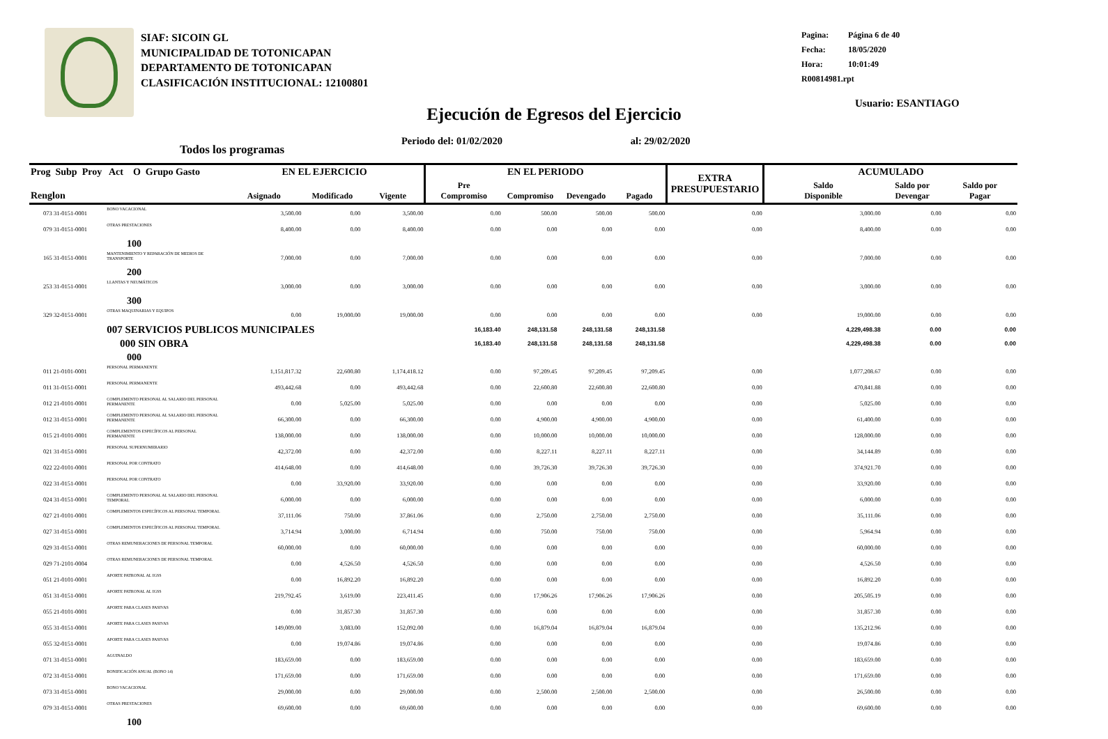SIAF: SICOIN GL
MUNICIPALIDAD DE TOTONICAPAN
DEPARTAMENTO DE TOTONICAPAN
CLASIFICACIÓN INSTITUCIONAL: 12100801
Pagina: Página 6 de 40
Fecha: 18/05/2020
Hora: 10:01:49
R00814981.rpt
Usuario: ESANTIAGO
Ejecución de Egresos del Ejercicio
Periodo del: 01/02/2020 al: 29/02/2020
Todos los programas
| Prog Subp Proy Act O Grupo Gasto | | EN EL EJERCICIO | | | EN EL PERIODO | | | | EXTRA PRESUPUESTARIO | ACUMULADO | | |
| --- | --- | --- | --- | --- | --- | --- | --- | --- | --- | --- | --- | --- |
| Renglon | | Asignado | Modificado | Vigente | Pre Compromiso | Compromiso | Devengado | Pagado | | Saldo Disponible | Saldo por Devengar | Saldo por Pagar |
| 073 31-0151-0001 | BONO VACACIONAL | 3,500.00 | 0.00 | 3,500.00 | 0.00 | 500.00 | 500.00 | 500.00 | 0.00 | 3,000.00 | 0.00 | 0.00 |
| 079 31-0151-0001 | OTRAS PRESTACIONES | 8,400.00 | 0.00 | 8,400.00 | 0.00 | 0.00 | 0.00 | 0.00 | 0.00 | 8,400.00 | 0.00 | 0.00 |
| 100 | | | | | | | | | | | | |
| 165 31-0151-0001 | MANTENIMIENTO Y REPARACIÓN DE MEDIOS DE TRANSPORTE | 7,000.00 | 0.00 | 7,000.00 | 0.00 | 0.00 | 0.00 | 0.00 | 0.00 | 7,000.00 | 0.00 | 0.00 |
| 200 | | | | | | | | | | | | |
| 253 31-0151-0001 | LLANTAS Y NEUMÁTICOS | 3,000.00 | 0.00 | 3,000.00 | 0.00 | 0.00 | 0.00 | 0.00 | 0.00 | 3,000.00 | 0.00 | 0.00 |
| 300 | | | | | | | | | | | | |
| 329 32-0151-0001 | OTRAS MAQUINARIAS Y EQUIPOS | 0.00 | 19,000.00 | 19,000.00 | 0.00 | 0.00 | 0.00 | 0.00 | 0.00 | 19,000.00 | 0.00 | 0.00 |
| | 007 SERVICIOS PUBLICOS MUNICIPALES | | | | 16,183.40 | 248,131.58 | 248,131.58 | 248,131.58 | | 4,229,498.38 | 0.00 | 0.00 |
| | 000 SIN OBRA | | | | 16,183.40 | 248,131.58 | 248,131.58 | 248,131.58 | | 4,229,498.38 | 0.00 | 0.00 |
| 000 | | | | | | | | | | | | |
| 011 21-0101-0001 | PERSONAL PERMANENTE | 1,151,817.32 | 22,600.80 | 1,174,418.12 | 0.00 | 97,209.45 | 97,209.45 | 97,209.45 | 0.00 | 1,077,208.67 | 0.00 | 0.00 |
| 011 31-0151-0001 | PERSONAL PERMANENTE | 493,442.68 | 0.00 | 493,442.68 | 0.00 | 22,600.80 | 22,600.80 | 22,600.80 | 0.00 | 470,841.88 | 0.00 | 0.00 |
| 012 21-0101-0001 | COMPLEMENTO PERSONAL AL SALARIO DEL PERSONAL PERMANENTE | 0.00 | 5,025.00 | 5,025.00 | 0.00 | 0.00 | 0.00 | 0.00 | 0.00 | 5,025.00 | 0.00 | 0.00 |
| 012 31-0151-0001 | COMPLEMENTO PERSONAL AL SALARIO DEL PERSONAL PERMANENTE | 66,300.00 | 0.00 | 66,300.00 | 0.00 | 4,900.00 | 4,900.00 | 4,900.00 | 0.00 | 61,400.00 | 0.00 | 0.00 |
| 015 21-0101-0001 | COMPLEMENTOS ESPECÍFICOS AL PERSONAL PERMANENTE | 138,000.00 | 0.00 | 138,000.00 | 0.00 | 10,000.00 | 10,000.00 | 10,000.00 | 0.00 | 128,000.00 | 0.00 | 0.00 |
| 021 31-0151-0001 | PERSONAL SUPERNUMERARIO | 42,372.00 | 0.00 | 42,372.00 | 0.00 | 8,227.11 | 8,227.11 | 8,227.11 | 0.00 | 34,144.89 | 0.00 | 0.00 |
| 022 22-0101-0001 | PERSONAL POR CONTRATO | 414,648.00 | 0.00 | 414,648.00 | 0.00 | 39,726.30 | 39,726.30 | 39,726.30 | 0.00 | 374,921.70 | 0.00 | 0.00 |
| 022 31-0151-0001 | PERSONAL POR CONTRATO | 0.00 | 33,920.00 | 33,920.00 | 0.00 | 0.00 | 0.00 | 0.00 | 0.00 | 33,920.00 | 0.00 | 0.00 |
| 024 31-0151-0001 | COMPLEMENTO PERSONAL AL SALARIO DEL PERSONAL TEMPORAL | 6,000.00 | 0.00 | 6,000.00 | 0.00 | 0.00 | 0.00 | 0.00 | 0.00 | 6,000.00 | 0.00 | 0.00 |
| 027 21-0101-0001 | COMPLEMENTOS ESPECÍFICOS AL PERSONAL TEMPORAL | 37,111.06 | 750.00 | 37,861.06 | 0.00 | 2,750.00 | 2,750.00 | 2,750.00 | 0.00 | 35,111.06 | 0.00 | 0.00 |
| 027 31-0151-0001 | COMPLEMENTOS ESPECÍFICOS AL PERSONAL TEMPORAL | 3,714.94 | 3,000.00 | 6,714.94 | 0.00 | 750.00 | 750.00 | 750.00 | 0.00 | 5,964.94 | 0.00 | 0.00 |
| 029 31-0151-0001 | OTRAS REMUNERACIONES DE PERSONAL TEMPORAL | 60,000.00 | 0.00 | 60,000.00 | 0.00 | 0.00 | 0.00 | 0.00 | 0.00 | 60,000.00 | 0.00 | 0.00 |
| 029 71-2101-0004 | OTRAS REMUNERACIONES DE PERSONAL TEMPORAL | 0.00 | 4,526.50 | 4,526.50 | 0.00 | 0.00 | 0.00 | 0.00 | 0.00 | 4,526.50 | 0.00 | 0.00 |
| 051 21-0101-0001 | APORTE PATRONAL AL IGSS | 0.00 | 16,892.20 | 16,892.20 | 0.00 | 0.00 | 0.00 | 0.00 | 0.00 | 16,892.20 | 0.00 | 0.00 |
| 051 31-0151-0001 | APORTE PATRONAL AL IGSS | 219,792.45 | 3,619.00 | 223,411.45 | 0.00 | 17,906.26 | 17,906.26 | 17,906.26 | 0.00 | 205,505.19 | 0.00 | 0.00 |
| 055 21-0101-0001 | APORTE PARA CLASES PASIVAS | 0.00 | 31,857.30 | 31,857.30 | 0.00 | 0.00 | 0.00 | 0.00 | 0.00 | 31,857.30 | 0.00 | 0.00 |
| 055 31-0151-0001 | APORTE PARA CLASES PASIVAS | 149,009.00 | 3,083.00 | 152,092.00 | 0.00 | 16,879.04 | 16,879.04 | 16,879.04 | 0.00 | 135,212.96 | 0.00 | 0.00 |
| 055 32-0151-0001 | APORTE PARA CLASES PASIVAS | 0.00 | 19,074.86 | 19,074.86 | 0.00 | 0.00 | 0.00 | 0.00 | 0.00 | 19,074.86 | 0.00 | 0.00 |
| 071 31-0151-0001 | AGUINALDO | 183,659.00 | 0.00 | 183,659.00 | 0.00 | 0.00 | 0.00 | 0.00 | 0.00 | 183,659.00 | 0.00 | 0.00 |
| 072 31-0151-0001 | BONIFICACIÓN ANUAL (BONO 14) | 171,659.00 | 0.00 | 171,659.00 | 0.00 | 0.00 | 0.00 | 0.00 | 0.00 | 171,659.00 | 0.00 | 0.00 |
| 073 31-0151-0001 | BONO VACACIONAL | 29,000.00 | 0.00 | 29,000.00 | 0.00 | 2,500.00 | 2,500.00 | 2,500.00 | 0.00 | 26,500.00 | 0.00 | 0.00 |
| 079 31-0151-0001 | OTRAS PRESTACIONES | 69,600.00 | 0.00 | 69,600.00 | 0.00 | 0.00 | 0.00 | 0.00 | 0.00 | 69,600.00 | 0.00 | 0.00 |
| 100 | | | | | | | | | | | | |